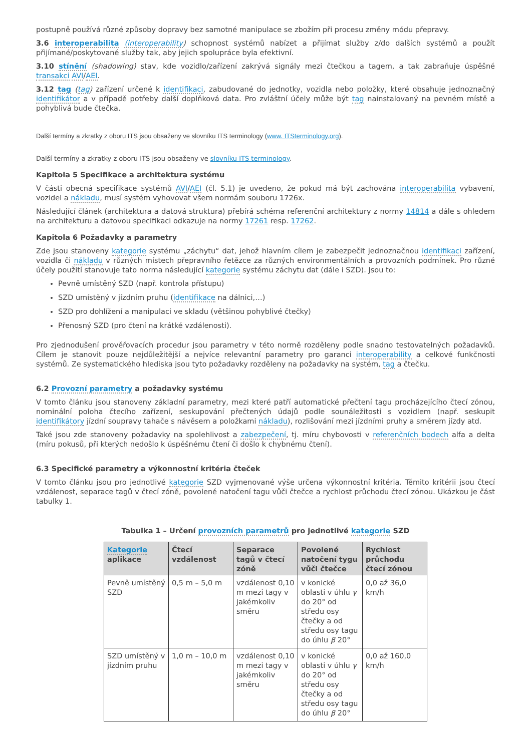postupně používá různé způsoby dopravy bez samotné manipulace se zbožím při procesu změny módu přepravy.
3.6 interoperabilita (interoperability) schopnost systémů nabízet a přijímat služby z/do dalších systémů a použít přijímané/poskytované služby tak, aby jejich spolupráce byla efektivní.
3.10 stínění (shadowing) stav, kde vozidlo/zařízení zakrývá signály mezi čtečkou a tagem, a tak zabraňuje úspěšné transakci AVI/AEI.
3.12 tag (tag) zařízení určené k identifikaci, zabudované do jednotky, vozidla nebo položky, které obsahuje jednoznačný identifikátor a v případě potřeby další doplňková data. Pro zvláštní účely může být tag nainstalovaný na pevném místě a pohyblivá bude čtečka.
Další termíny a zkratky z oboru ITS jsou obsaženy ve slovníku ITS terminology (www. ITSterminology.org).
Další termíny a zkratky z oboru ITS jsou obsaženy ve slovníku ITS terminology.
Kapitola 5 Specifikace a architektura systému
V části obecná specifikace systémů AVI/AEI (čl. 5.1) je uvedeno, že pokud má být zachována interoperabilita vybavení, vozidel a nákladu, musí systém vyhovovat všem normám souboru 1726x.
Následující článek (architektura a datová struktura) přebírá schéma referenční architektury z normy 14814 a dále s ohledem na architekturu a datovou specifikaci odkazuje na normy 17261 resp. 17262.
Kapitola 6 Požadavky a parametry
Zde jsou stanoveny kategorie systému „záchytu“ dat, jehož hlavním cílem je zabezpečit jednoznačnou identifikaci zařízení, vozidla či nákladu v různých místech přepravního řetězce za různých environmentálních a provozních podmínek. Pro různé účely použití stanovuje tato norma následující kategorie systému záchytu dat (dále i SZD). Jsou to:
Pevně umístěný SZD (např. kontrola přístupu)
SZD umístěný v jízdním pruhu (identifikace na dálnici,…)
SZD pro dohlížení a manipulaci ve skladu (většinou pohyblivé čtečky)
Přenosný SZD (pro čtení na krátké vzdálenosti).
Pro zjednodušení prověřovacích procedur jsou parametry v této normě rozděleny podle snadno testovatelných požadavků. Cílem je stanovit pouze nejdůležitější a nejvíce relevantní parametry pro garanci interoperability a celkové funkčnosti systémů. Ze systematického hlediska jsou tyto požadavky rozděleny na požadavky na systém, tag a čtečku.
6.2 Provozní parametry a požadavky systému
V tomto článku jsou stanoveny základní parametry, mezi které patří automatické přečtení tagu procházejícího čtecí zónou, nominální poloha čtecího zařízení, seskupování přečtených údajů podle sounáležitosti s vozidlem (např. seskupit identifikátory jízdní soupravy tahače s návěsem a položkami nákladu), rozlišování mezi jízdními pruhy a směrem jízdy atd.
Také jsou zde stanoveny požadavky na spolehlivost a zabezpečení, tj. míru chybovosti v referenčních bodech alfa a delta (míru pokusů, při kterých nedošlo k úspěšnému čtení či došlo k chybnému čtení).
6.3 Specifické parametry a výkonnostní kritéria čteček
V tomto článku jsou pro jednotlivé kategorie SZD vyjmenované výše určena výkonnostní kritéria. Těmito kritérii jsou čtecí vzdálenost, separace tagů v čtecí zóně, povolené natočení tagu vůči čtečce a rychlost průchodu čtecí zónou. Ukázkou je část tabulky 1.
Tabulka 1 – Určení provozních parametrů pro jednotlivé kategorie SZD
| Kategorie aplikace | Čtecí vzdálenost | Separace tagů v čtecí zóně | Povolené natočení tygu vůči čtečce | Rychlost průchodu čtecí zónou |
| --- | --- | --- | --- | --- |
| Pevně umístěný SZD | 0,5 m – 5,0 m | vzdálenost 0,10 m mezi tagy v jakémkoliv směru | v konické oblasti v úhlu γ do 20° od středu osy čtečky a od středu osy tagu do úhlu β 20° | 0,0 až 36,0 km/h |
| SZD umístěný v jízdním pruhu | 1,0 m – 10,0 m | vzdálenost 0,10 m mezi tagy v jakémkoliv směru | v konické oblasti v úhlu γ do 20° od středu osy čtečky a od středu osy tagu do úhlu β 20° | 0,0 až 160,0 km/h |